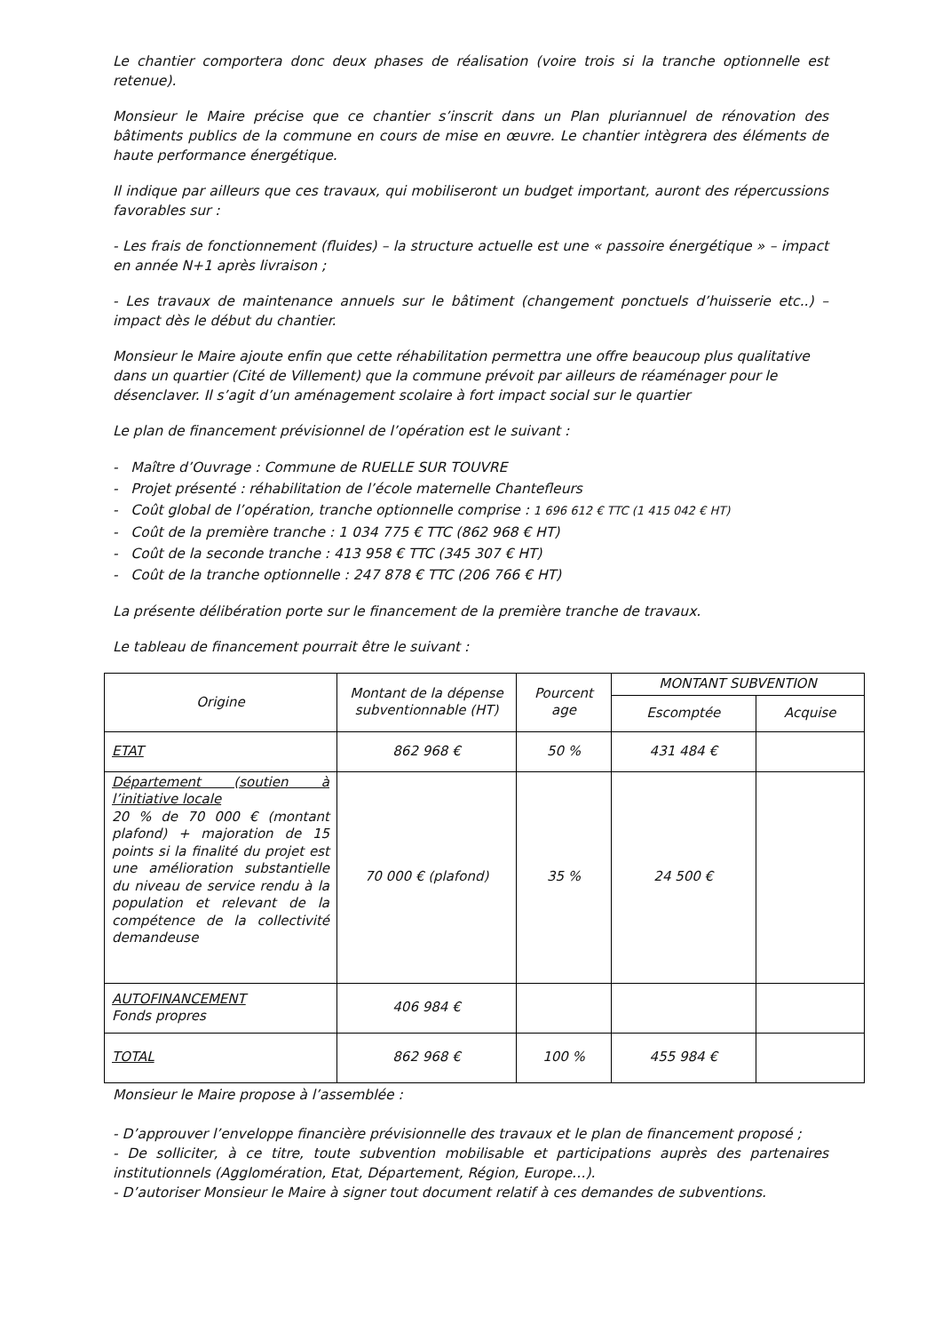Le chantier comportera donc deux phases de réalisation (voire trois si la tranche optionnelle est retenue).
Monsieur le Maire précise que ce chantier s’inscrit dans un Plan pluriannuel de rénovation des bâtiments publics de la commune en cours de mise en œuvre. Le chantier intègrera des éléments de haute performance énergétique.
Il indique par ailleurs que ces travaux, qui mobiliseront un budget important, auront des répercussions favorables sur :
- Les frais de fonctionnement (fluides) – la structure actuelle est une « passoire énergétique » – impact en année N+1 après livraison ;
- Les travaux de maintenance annuels sur le bâtiment (changement ponctuels d’huisserie etc..) – impact dès le début du chantier.
Monsieur le Maire ajoute enfin que cette réhabilitation permettra une offre beaucoup plus qualitative dans un quartier (Cité de Villement) que la commune prévoit par ailleurs de réaménager pour le désenclaver. Il s’agit d’un aménagement scolaire à fort impact social sur le quartier
Le plan de financement prévisionnel de l’opération est le suivant :
- Maître d’Ouvrage : Commune de RUELLE SUR TOUVRE
- Projet présenté : réhabilitation de l’école maternelle Chantefleurs
- Coût global de l’opération, tranche optionnelle comprise : 1 696 612 € TTC (1 415 042 € HT)
- Coût de la première tranche : 1 034 775 € TTC (862 968 € HT)
- Coût de la seconde tranche : 413 958 € TTC (345 307 € HT)
- Coût de la tranche optionnelle : 247 878 € TTC (206 766 € HT)
La présente délibération porte sur le financement de la première tranche de travaux.
Le tableau de financement pourrait être le suivant :
| Origine | Montant de la dépense subventionnable (HT) | Pourcent age | MONTANT SUBVENTION | |
| --- | --- | --- | --- | --- |
| | | | Escomptée | Acquise |
| ETAT | 862 968 € | 50 % | 431 484 € | |
| Département (soutien à l’initiative locale 20 % de 70 000 € (montant plafond) + majoration de 15 points si la finalité du projet est une amélioration substantielle du niveau de service rendu à la population et relevant de la compétence de la collectivité demandeuse | 70 000 € (plafond) | 35 % | 24 500 € | |
| AUTOFINANCEMENT Fonds propres | 406 984 € | | | |
| TOTAL | 862 968 € | 100 % | 455 984 € | |
Monsieur le Maire propose à l’assemblée :
- D’approuver l’enveloppe financière prévisionnelle des travaux et le plan de financement proposé ;
- De solliciter, à ce titre, toute subvention mobilisable et participations auprès des partenaires institutionnels (Agglomération, Etat, Département, Région, Europe…).
- D’autoriser Monsieur le Maire à signer tout document relatif à ces demandes de subventions.